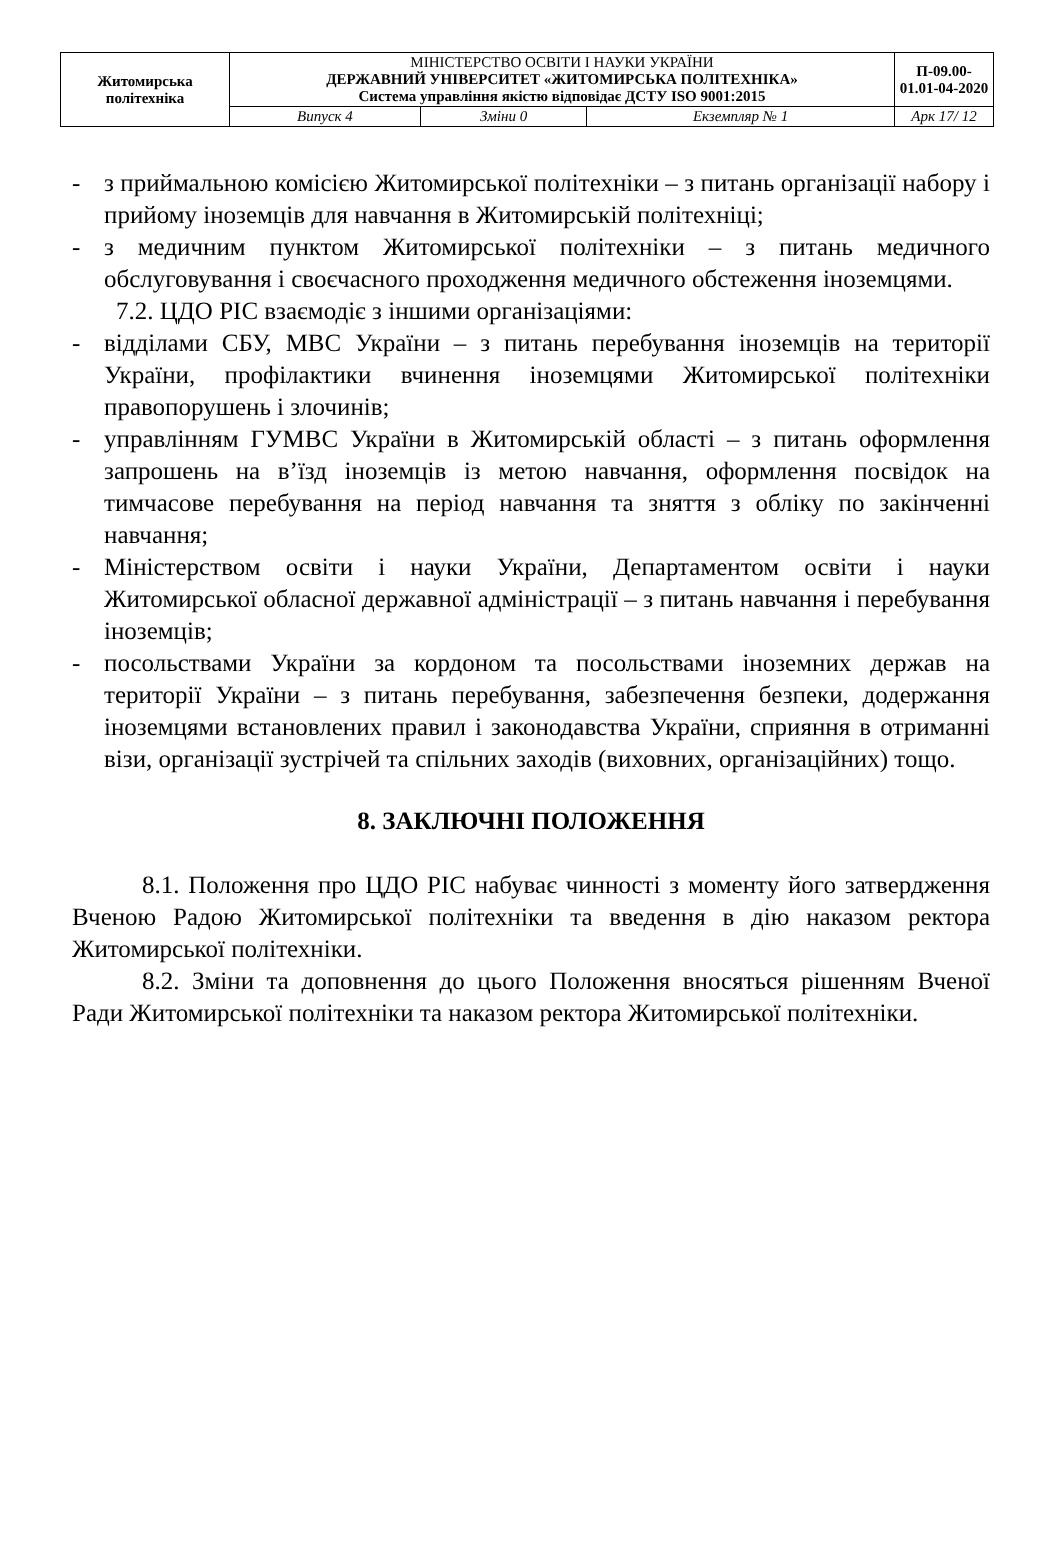| Житомирська політехніка | МІНІСТЕРСТВО ОСВІТИ І НАУКИ УКРАЇНИ ДЕРЖАВНИЙ УНІВЕРСИТЕТ «ЖИТОМИРСЬКА ПОЛІТЕХНІКА» Система управління якістю відповідає ДСТУ ISO 9001:2015 | | | П-09.00-01.01-04-2020 |
| | Випуск 4 | Зміни 0 | Екземпляр № 1 | Арк 17/ 12 |
- з приймальною комісією Житомирської політехніки – з питань організації набору і прийому іноземців для навчання в Житомирській політехніці;
- з медичним пунктом Житомирської політехніки – з питань медичного обслуговування і своєчасного проходження медичного обстеження іноземцями.
7.2. ЦДО РІС взаємодіє з іншими організаціями:
- відділами СБУ, МВС України – з питань перебування іноземців на території України, профілактики вчинення іноземцями Житомирської політехніки правопорушень і злочинів;
- управлінням ГУМВС України в Житомирській області – з питань оформлення запрошень на в’їзд іноземців із метою навчання, оформлення посвідок на тимчасове перебування на період навчання та зняття з обліку по закінченні навчання;
- Міністерством освіти і науки України, Департаментом освіти і науки Житомирської обласної державної адміністрації – з питань навчання і перебування іноземців;
- посольствами України за кордоном та посольствами іноземних держав на території України – з питань перебування, забезпечення безпеки, додержання іноземцями встановлених правил і законодавства України, сприяння в отриманні візи, організації зустрічей та спільних заходів (виховних, організаційних) тощо.
8. ЗАКЛЮЧНІ ПОЛОЖЕННЯ
8.1. Положення про ЦДО РІС набуває чинності з моменту його затвердження Вченою Радою Житомирської політехніки та введення в дію наказом ректора Житомирської політехніки.
8.2. Зміни та доповнення до цього Положення вносяться рішенням Вченої Ради Житомирської політехніки та наказом ректора Житомирської політехніки.